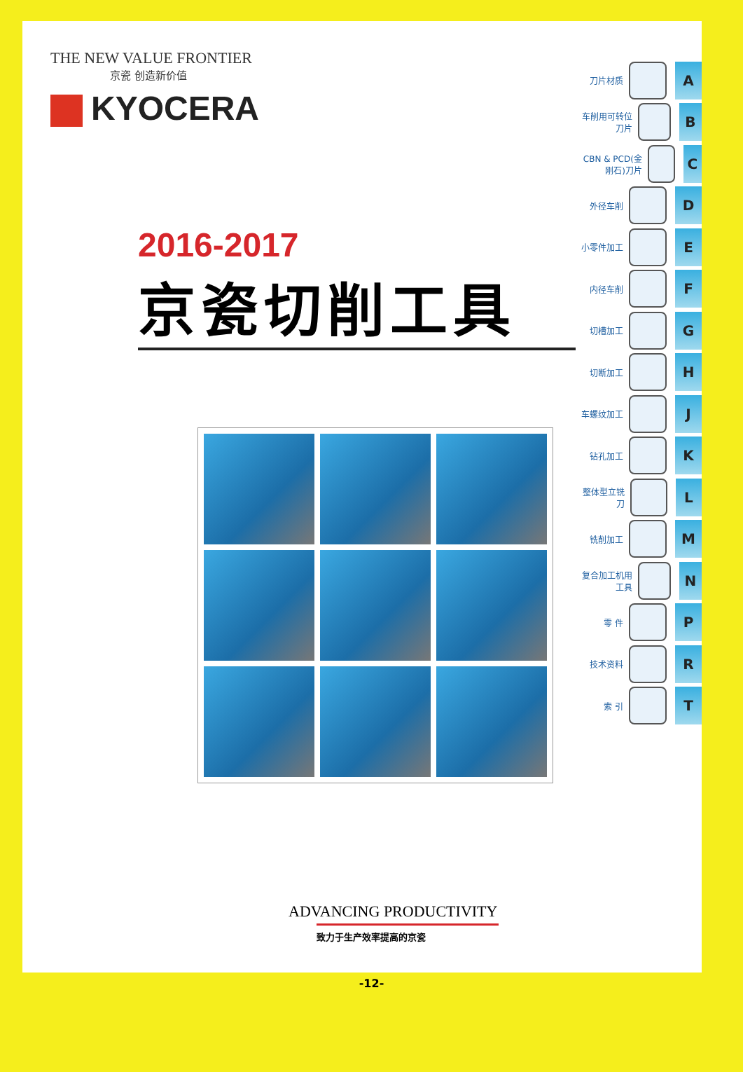THE NEW VALUE FRONTIER
京瓷 创造新价值
KYOCERA
2016-2017
京瓷切削工具
ADVANCING PRODUCTIVITY
致力于生产效率提高的京瓷
刀片材质 A
车削用可转位刀片 B
CBN & PCD(金刚石)刀片 C
外径车削 D
小零件加工 E
内径车削 F
切槽加工 G
切断加工 H
车螺纹加工 J
钻孔加工 K
整体型立铣刀 L
铣削加工 M
复合加工机用工具 N
零 件 P
技术资料 R
索 引 T
-12-